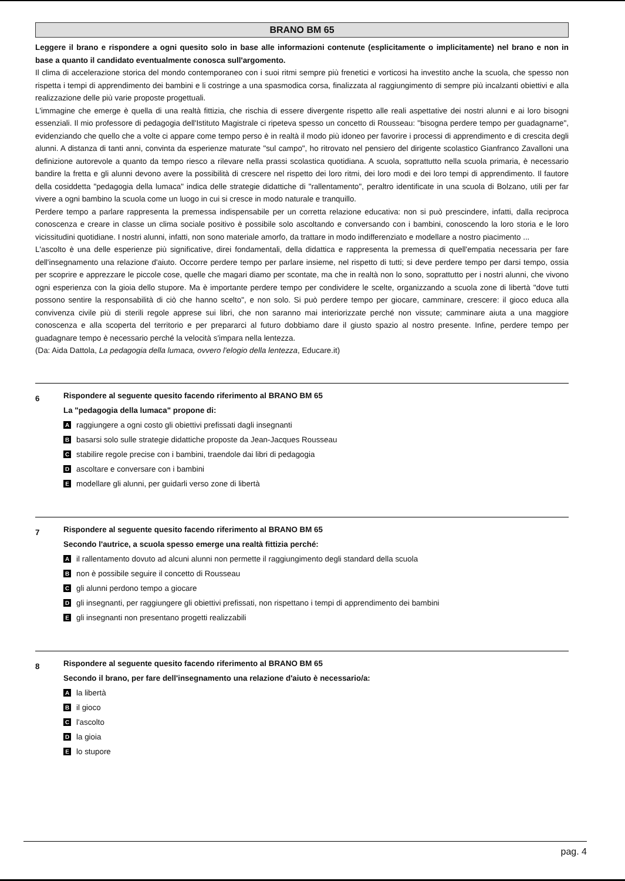BRANO BM 65
Leggere il brano e rispondere a ogni quesito solo in base alle informazioni contenute (esplicitamente o implicitamente) nel brano e non in base a quanto il candidato eventualmente conosca sull'argomento.
Il clima di accelerazione storica del mondo contemporaneo con i suoi ritmi sempre più frenetici e vorticosi ha investito anche la scuola, che spesso non rispetta i tempi di apprendimento dei bambini e li costringe a una spasmodica corsa, finalizzata al raggiungimento di sempre più incalzanti obiettivi e alla realizzazione delle più varie proposte progettuali.
L'immagine che emerge è quella di una realtà fittizia, che rischia di essere divergente rispetto alle reali aspettative dei nostri alunni e ai loro bisogni essenziali. Il mio professore di pedagogia dell'Istituto Magistrale ci ripeteva spesso un concetto di Rousseau: "bisogna perdere tempo per guadagnarne", evidenziando che quello che a volte ci appare come tempo perso è in realtà il modo più idoneo per favorire i processi di apprendimento e di crescita degli alunni. A distanza di tanti anni, convinta da esperienze maturate "sul campo", ho ritrovato nel pensiero del dirigente scolastico Gianfranco Zavalloni una definizione autorevole a quanto da tempo riesco a rilevare nella prassi scolastica quotidiana. A scuola, soprattutto nella scuola primaria, è necessario bandire la fretta e gli alunni devono avere la possibilità di crescere nel rispetto dei loro ritmi, dei loro modi e dei loro tempi di apprendimento. Il fautore della cosiddetta "pedagogia della lumaca" indica delle strategie didattiche di "rallentamento", peraltro identificate in una scuola di Bolzano, utili per far vivere a ogni bambino la scuola come un luogo in cui si cresce in modo naturale e tranquillo.
Perdere tempo a parlare rappresenta la premessa indispensabile per un corretta relazione educativa: non si può prescindere, infatti, dalla reciproca conoscenza e creare in classe un clima sociale positivo è possibile solo ascoltando e conversando con i bambini, conoscendo la loro storia e le loro vicissitudini quotidiane. I nostri alunni, infatti, non sono materiale amorfo, da trattare in modo indifferenziato e modellare a nostro piacimento ...
L'ascolto è una delle esperienze più significative, direi fondamentali, della didattica e rappresenta la premessa di quell'empatia necessaria per fare dell'insegnamento una relazione d'aiuto. Occorre perdere tempo per parlare insieme, nel rispetto di tutti; si deve perdere tempo per darsi tempo, ossia per scoprire e apprezzare le piccole cose, quelle che magari diamo per scontate, ma che in realtà non lo sono, soprattutto per i nostri alunni, che vivono ogni esperienza con la gioia dello stupore. Ma è importante perdere tempo per condividere le scelte, organizzando a scuola zone di libertà "dove tutti possono sentire la responsabilità di ciò che hanno scelto", e non solo. Si può perdere tempo per giocare, camminare, crescere: il gioco educa alla convivenza civile più di sterili regole apprese sui libri, che non saranno mai interiorizzate perché non vissute; camminare aiuta a una maggiore conoscenza e alla scoperta del territorio e per prepararci al futuro dobbiamo dare il giusto spazio al nostro presente. Infine, perdere tempo per guadagnare tempo è necessario perché la velocità s'impara nella lentezza.
(Da: Aida Dattola, La pedagogia della lumaca, ovvero l'elogio della lentezza, Educare.it)
6
Rispondere al seguente quesito facendo riferimento al BRANO BM 65
La "pedagogia della lumaca" propone di:
Araggiungere a ogni costo gli obiettivi prefissati dagli insegnanti
Bbasarsi solo sulle strategie didattiche proposte da Jean-Jacques Rousseau
Cstabilire regole precise con i bambini, traendole dai libri di pedagogia
Dascoltare e conversare con i bambini
Emodellare gli alunni, per guidarli verso zone di libertà
7
Rispondere al seguente quesito facendo riferimento al BRANO BM 65
Secondo l'autrice, a scuola spesso emerge una realtà fittizia perché:
Ail rallentamento dovuto ad alcuni alunni non permette il raggiungimento degli standard della scuola
Bnon è possibile seguire il concetto di Rousseau
Cgli alunni perdono tempo a giocare
Dgli insegnanti, per raggiungere gli obiettivi prefissati, non rispettano i tempi di apprendimento dei bambini
Egli insegnanti non presentano progetti realizzabili
8
Rispondere al seguente quesito facendo riferimento al BRANO BM 65
Secondo il brano, per fare dell'insegnamento una relazione d'aiuto è necessario/a:
Ala libertà
Bil gioco
Cl'ascolto
Dla gioia
Elo stupore
pag. 4